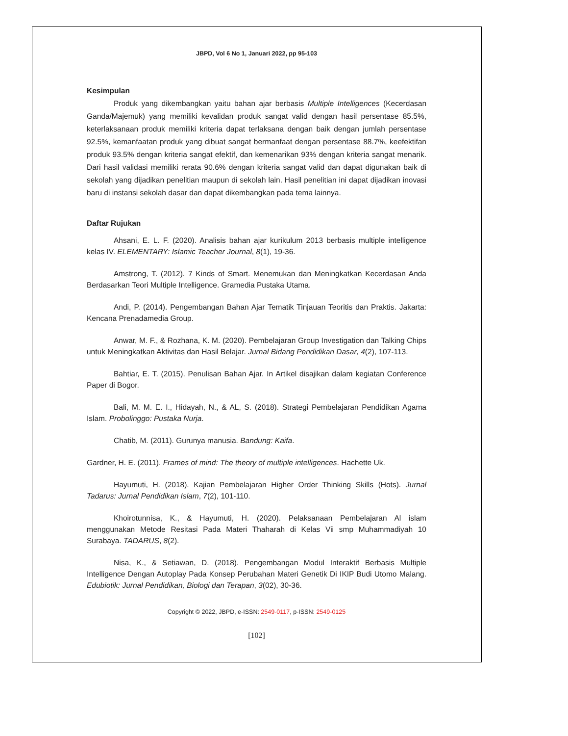JBPD, Vol 6 No 1, Januari 2022, pp 95-103
Kesimpulan
Produk yang dikembangkan yaitu bahan ajar berbasis Multiple Intelligences (Kecerdasan Ganda/Majemuk) yang memiliki kevalidan produk sangat valid dengan hasil persentase 85.5%, keterlaksanaan produk memiliki kriteria dapat terlaksana dengan baik dengan jumlah persentase 92.5%, kemanfaatan produk yang dibuat sangat bermanfaat dengan persentase 88.7%, keefektifan produk 93.5% dengan kriteria sangat efektif, dan kemenarikan 93% dengan kriteria sangat menarik. Dari hasil validasi memiliki rerata 90.6% dengan kriteria sangat valid dan dapat digunakan baik di sekolah yang dijadikan penelitian maupun di sekolah lain. Hasil penelitian ini dapat dijadikan inovasi baru di instansi sekolah dasar dan dapat dikembangkan pada tema lainnya.
Daftar Rujukan
Ahsani, E. L. F. (2020). Analisis bahan ajar kurikulum 2013 berbasis multiple intelligence kelas IV. ELEMENTARY: Islamic Teacher Journal, 8(1), 19-36.
Amstrong, T. (2012). 7 Kinds of Smart. Menemukan dan Meningkatkan Kecerdasan Anda Berdasarkan Teori Multiple Intelligence. Gramedia Pustaka Utama.
Andi, P. (2014). Pengembangan Bahan Ajar Tematik Tinjauan Teoritis dan Praktis. Jakarta: Kencana Prenadamedia Group.
Anwar, M. F., & Rozhana, K. M. (2020). Pembelajaran Group Investigation dan Talking Chips untuk Meningkatkan Aktivitas dan Hasil Belajar. Jurnal Bidang Pendidikan Dasar, 4(2), 107-113.
Bahtiar, E. T. (2015). Penulisan Bahan Ajar. In Artikel disajikan dalam kegiatan Conference Paper di Bogor.
Bali, M. M. E. I., Hidayah, N., & AL, S. (2018). Strategi Pembelajaran Pendidikan Agama Islam. Probolinggo: Pustaka Nurja.
Chatib, M. (2011). Gurunya manusia. Bandung: Kaifa.
Gardner, H. E. (2011). Frames of mind: The theory of multiple intelligences. Hachette Uk.
Hayumuti, H. (2018). Kajian Pembelajaran Higher Order Thinking Skills (Hots). Jurnal Tadarus: Jurnal Pendidikan Islam, 7(2), 101-110.
Khoirotunnisa, K., & Hayumuti, H. (2020). Pelaksanaan Pembelajaran Al islam menggunakan Metode Resitasi Pada Materi Thaharah di Kelas Vii smp Muhammadiyah 10 Surabaya. TADARUS, 8(2).
Nisa, K., & Setiawan, D. (2018). Pengembangan Modul Interaktif Berbasis Multiple Intelligence Dengan Autoplay Pada Konsep Perubahan Materi Genetik Di IKIP Budi Utomo Malang. Edubiotik: Jurnal Pendidikan, Biologi dan Terapan, 3(02), 30-36.
Copyright © 2022, JBPD, e-ISSN: 2549-0117, p-ISSN: 2549-0125
[102]